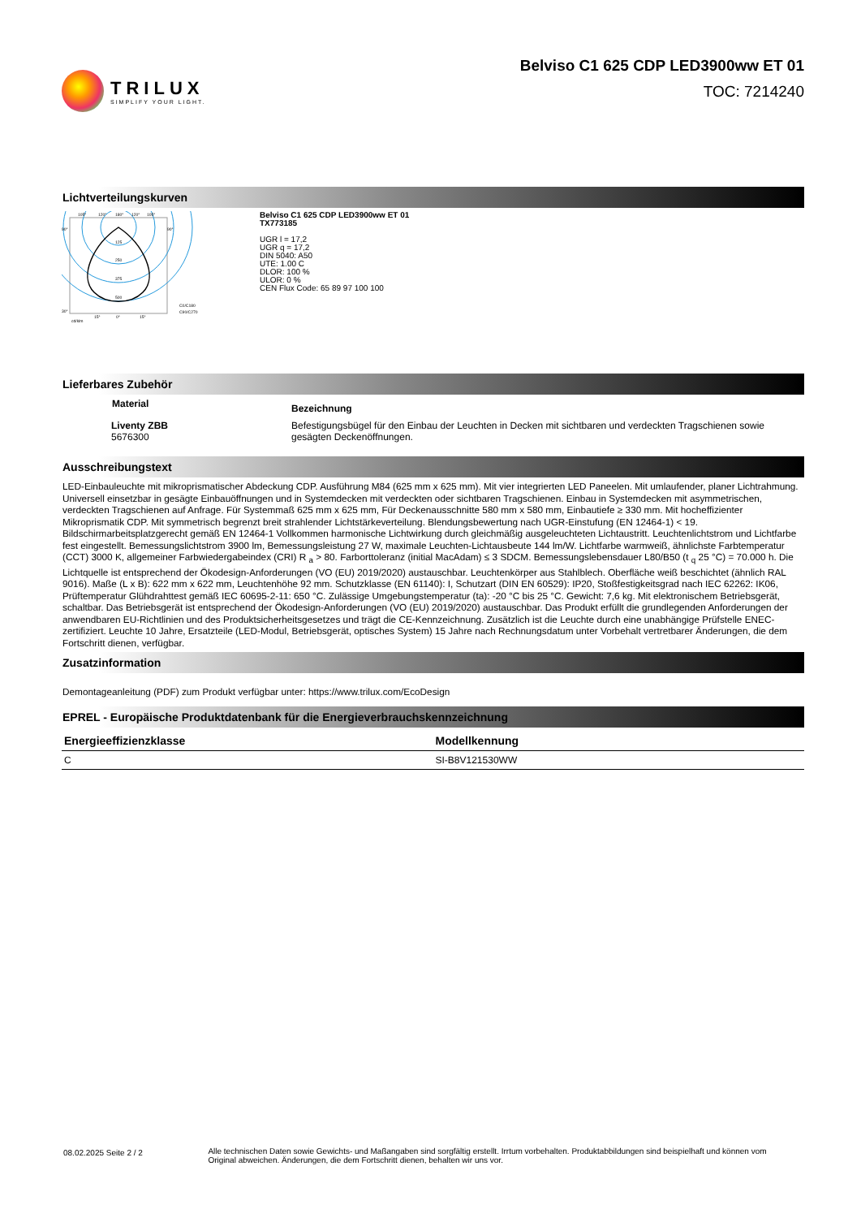TRILUX
SIMPLIFY YOUR LIGHT.
Belviso C1 625 CDP LED3900ww ET 01
TOC: 7214240
Lichtverteilungskurven
105°
120°
180°
120°
105°
90°
30°
90°
125
250
375
500
C0/C180
C90/C270
cd/klm
15°
0°
15°
Belviso C1 625 CDP LED3900ww ET 01
TX773185
UGR l = 17,2
UGR q = 17,2
DIN 5040: A50
UTE: 1.00 C
DLOR: 100 %
ULOR: 0 %
CEN Flux Code: 65 89 97 100 100
Lieferbares Zubehör
| Material | Bezeichnung |
| --- | --- |
| Liventy ZBB 5676300 | Befestigungsbügel für den Einbau der Leuchten in Decken mit sichtbaren und verdeckten Tragschienen sowie gesägten Deckenöffnungen. |
Ausschreibungstext
LED-Einbauleuchte mit mikroprismatischer Abdeckung CDP. Ausführung M84 (625 mm x 625 mm). Mit vier integrierten LED Paneelen. Mit umlaufender, planer Lichtrahmung. Universell einsetzbar in gesägte Einbauöffnungen und in Systemdecken mit verdeckten oder sichtbaren Tragschienen. Einbau in Systemdecken mit asymmetrischen, verdeckten Tragschienen auf Anfrage. Für Systemmaß 625 mm x 625 mm, Für Deckenausschnitte 580 mm x 580 mm, Einbautiefe ≥ 330 mm. Mit hocheffizienter Mikroprismatik CDP. Mit symmetrisch begrenzt breit strahlender Lichtstärkeverteilung. Blendungsbewertung nach UGR-Einstufung (EN 12464-1) < 19. Bildschirmarbeitsplatzgerecht gemäß EN 12464-1 Vollkommen harmonische Lichtwirkung durch gleichmäßig ausgeleuchteten Lichtaustritt. Leuchtenlichtstrom und Lichtfarbe fest eingestellt. Bemessungslichtstrom 3900 lm, Bemessungsleistung 27 W, maximale Leuchten-Lichtausbeute 144 lm/W. Lichtfarbe warmweiß, ähnlichste Farbtemperatur (CCT) 3000 K, allgemeiner Farbwiedergabeindex (CRI) R <sub>a</sub> > 80. Farborttoleranz (initial MacAdam) ≤ 3 SDCM. Bemessungslebensdauer L80/B50 (t <sub>q</sub> 25 °C) = 70.000 h. Die Lichtquelle ist entsprechend der Ökodesign-Anforderungen (VO (EU) 2019/2020) austauschbar. Leuchtenkörper aus Stahlblech. Oberfläche weiß beschichtet (ähnlich RAL 9016). Maße (L x B): 622 mm x 622 mm, Leuchtenhöhe 92 mm. Schutzklasse (EN 61140): I, Schutzart (DIN EN 60529): IP20, Stoßfestigkeitsgrad nach IEC 62262: IK06, Prüftemperatur Glühdrahttest gemäß IEC 60695-2-11: 650 °C. Zulässige Umgebungstemperatur (ta): -20 °C bis 25 °C. Gewicht: 7,6 kg. Mit elektronischem Betriebsgerät, schaltbar. Das Betriebsgerät ist entsprechend der Ökodesign-Anforderungen (VO (EU) 2019/2020) austauschbar. Das Produkt erfüllt die grundlegenden Anforderungen der anwendbaren EU-Richtlinien und des Produktsicherheitsgesetzes und trägt die CE-Kennzeichnung. Zusätzlich ist die Leuchte durch eine unabhängige Prüfstelle ENEC-zertifiziert. Leuchte 10 Jahre, Ersatzteile (LED-Modul, Betriebsgerät, optisches System) 15 Jahre nach Rechnungsdatum unter Vorbehalt vertretbarer Änderungen, die dem Fortschritt dienen, verfügbar.
Zusatzinformation
Demontageanleitung (PDF) zum Produkt verfügbar unter: https://www.trilux.com/EcoDesign
EPREL - Europäische Produktdatenbank für die Energieverbrauchskennzeichnung
| Energieeffizienzklasse | Modellkennung |
| --- | --- |
| C | SI-B8V121530WW |
08.02.2025 Seite 2 / 2 Alle technischen Daten sowie Gewichts- und Maßangaben sind sorgfältig erstellt. Irrtum vorbehalten. Produktabbildungen sind beispielhaft und können vom Original abweichen. Änderungen, die dem Fortschritt dienen, behalten wir uns vor.